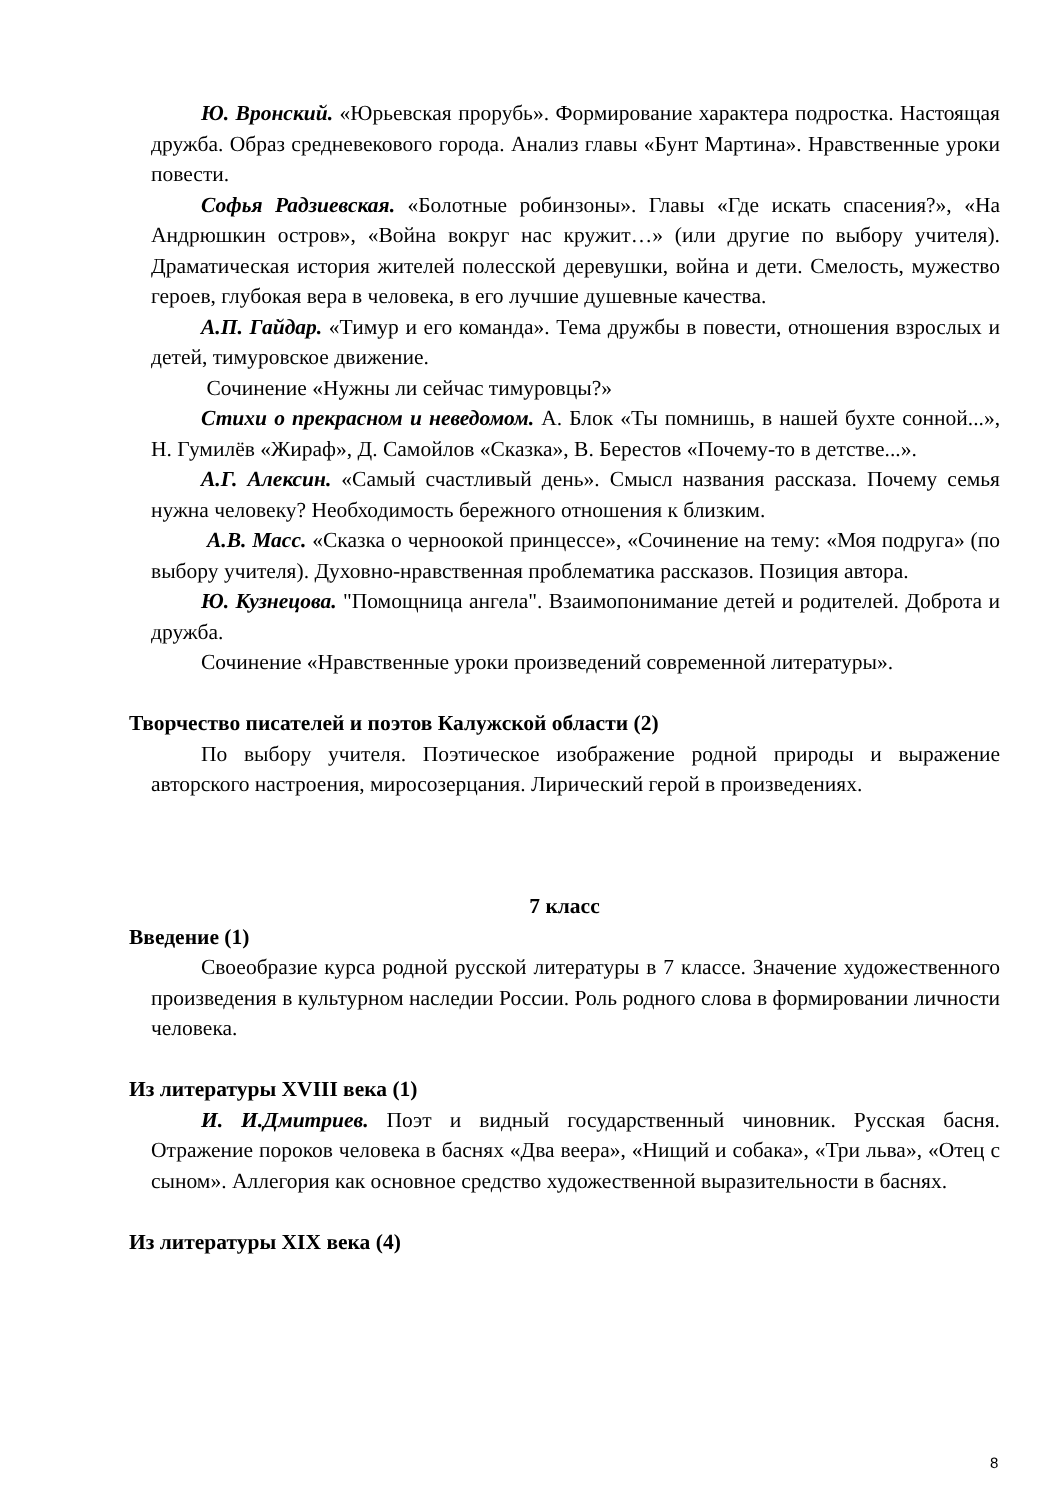Ю. Вронский. «Юрьевская прорубь». Формирование характера подростка. Настоящая дружба. Образ средневекового города. Анализ главы «Бунт Мартина». Нравственные уроки повести.
Софья Радзиевская. «Болотные робинзоны». Главы «Где искать спасения?», «На Андрюшкин остров», «Война вокруг нас кружит…» (или другие по выбору учителя). Драматическая история жителей полесской деревушки, война и дети. Смелость, мужество героев, глубокая вера в человека, в его лучшие душевные качества.
А.П. Гайдар. «Тимур и его команда». Тема дружбы в повести, отношения взрослых и детей, тимуровское движение.
Сочинение «Нужны ли сейчас тимуровцы?»
Стихи о прекрасном и неведомом. А. Блок «Ты помнишь, в нашей бухте сонной...», Н. Гумилёв «Жираф», Д. Самойлов «Сказка», В. Берестов «Почему-то в детстве...».
А.Г. Алексин. «Самый счастливый день». Смысл названия рассказа. Почему семья нужна человеку? Необходимость бережного отношения к близким.
А.В. Масс. «Сказка о черноокой принцессе», «Сочинение на тему: «Моя подруга» (по выбору учителя). Духовно-нравственная проблематика рассказов. Позиция автора.
Ю. Кузнецова. "Помощница ангела". Взаимопонимание детей и родителей. Доброта и дружба.
Сочинение «Нравственные уроки произведений современной литературы».
Творчество писателей и поэтов Калужской области (2)
По выбору учителя. Поэтическое изображение родной природы и выражение авторского настроения, миросозерцания. Лирический герой в произведениях.
7 класс
Введение (1)
Своеобразие курса родной русской литературы в 7 классе. Значение художественного произведения в культурном наследии России. Роль родного слова в формировании личности человека.
Из литературы XVIII века (1)
И. И.Дмитриев. Поэт и видный государственный чиновник. Русская басня. Отражение пороков человека в баснях «Два веера», «Нищий и собака», «Три льва», «Отец с сыном». Аллегория как основное средство художественной выразительности в баснях.
Из литературы XIX века (4)
8